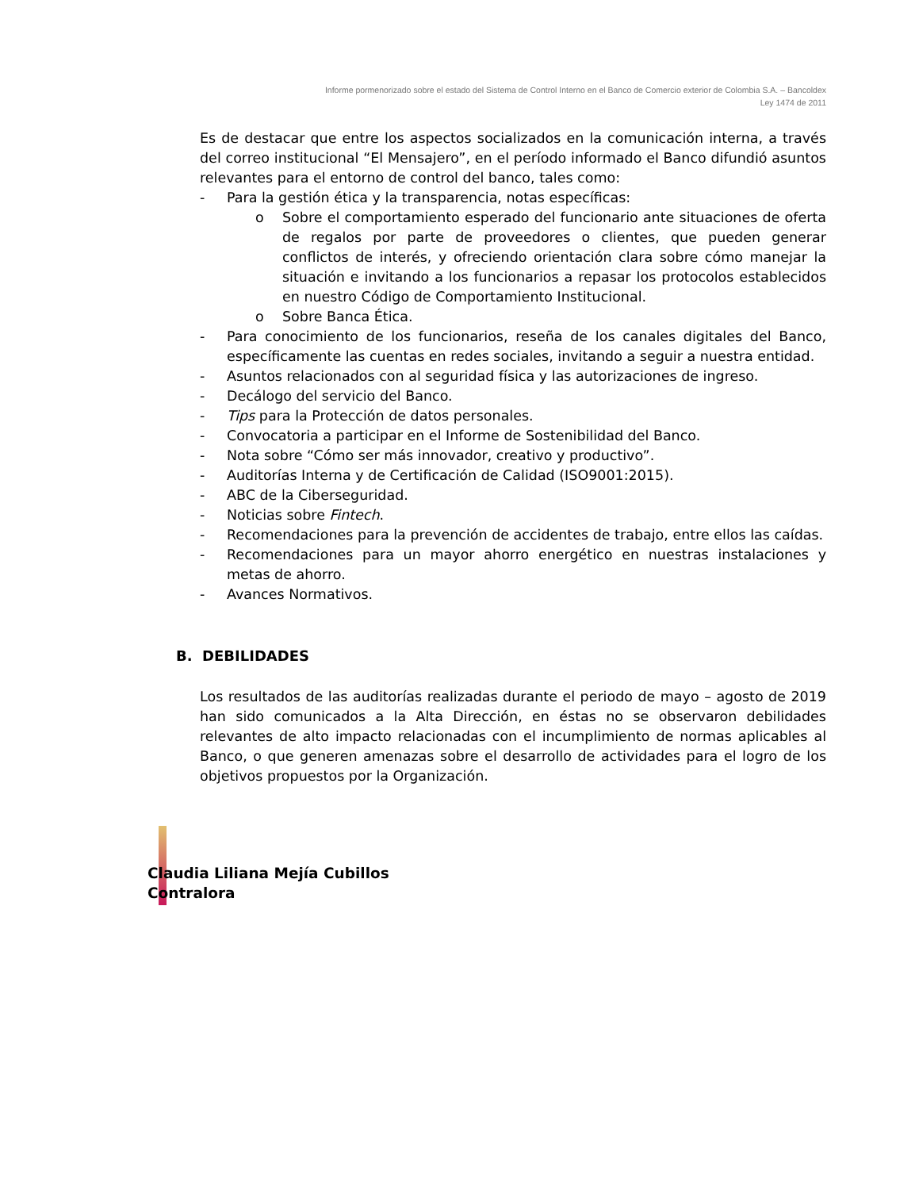Informe pormenorizado sobre el estado del Sistema de Control Interno en el Banco de Comercio exterior de Colombia S.A. – Bancoldex
Ley 1474 de 2011
Es de destacar que entre los aspectos socializados en la comunicación interna, a través del correo institucional “El Mensajero”, en el período informado el Banco difundió asuntos relevantes para el entorno de control del banco, tales como:
- Para la gestión ética y la transparencia, notas específicas:
o Sobre el comportamiento esperado del funcionario ante situaciones de oferta de regalos por parte de proveedores o clientes, que pueden generar conflictos de interés, y ofreciendo orientación clara sobre cómo manejar la situación e invitando a los funcionarios a repasar los protocolos establecidos en nuestro Código de Comportamiento Institucional.
o Sobre Banca Ética.
- Para conocimiento de los funcionarios, reseña de los canales digitales del Banco, específicamente las cuentas en redes sociales, invitando a seguir a nuestra entidad.
- Asuntos relacionados con al seguridad física y las autorizaciones de ingreso.
- Decálogo del servicio del Banco.
- Tips para la Protección de datos personales.
- Convocatoria a participar en el Informe de Sostenibilidad del Banco.
- Nota sobre “Cómo ser más innovador, creativo y productivo”.
- Auditorías Interna y de Certificación de Calidad (ISO9001:2015).
- ABC de la Ciberseguridad.
- Noticias sobre Fintech.
- Recomendaciones para la prevención de accidentes de trabajo, entre ellos las caídas.
- Recomendaciones para un mayor ahorro energético en nuestras instalaciones y metas de ahorro.
- Avances Normativos.
B. DEBILIDADES
Los resultados de las auditorías realizadas durante el periodo de mayo – agosto de 2019 han sido comunicados a la Alta Dirección, en éstas no se observaron debilidades relevantes de alto impacto relacionadas con el incumplimiento de normas aplicables al Banco, o que generen amenazas sobre el desarrollo de actividades para el logro de los objetivos propuestos por la Organización.
Claudia Liliana Mejía Cubillos
Contralora